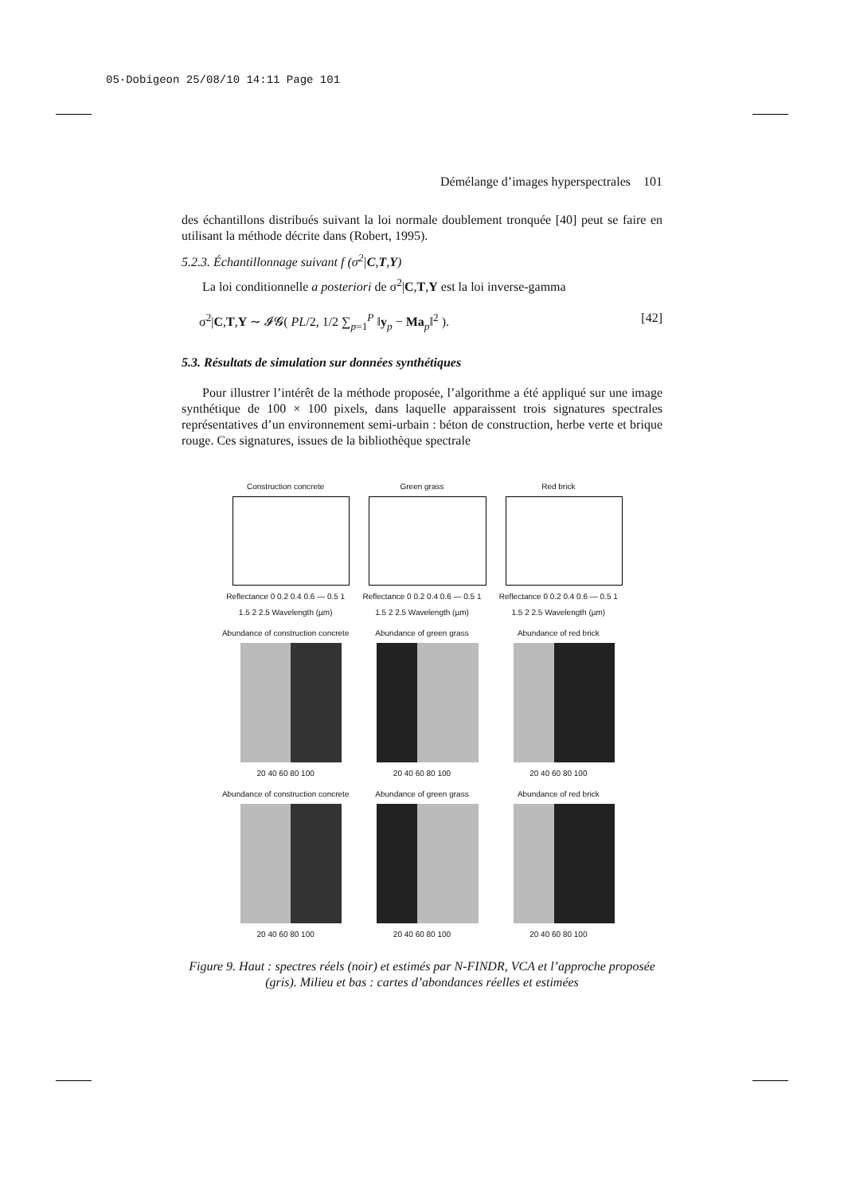05·Dobigeon 25/08/10 14:11 Page 101
Démélange d’images hyperspectrales 101
des échantillons distribués suivant la loi normale doublement tronquée [40] peut se faire en utilisant la méthode décrite dans (Robert, 1995).
5.2.3. Échantillonnage suivant f (σ<sup>2</sup>|C,T,Y)
La loi conditionnelle a posteriori de σ<sup>2</sup>|C,T,Y est la loi inverse-gamma
σ<sup>2</sup>|C,T,Y ∼ 𝓘𝓖( PL/2, 1/2 ∑<sub>p=1</sub><sup>P</sup> ‖y<sub>p</sub> − Ma<sub>p</sub>‖<sup>2</sup> ). [42]
5.3. Résultats de simulation sur données synthétiques
Pour illustrer l’intérêt de la méthode proposée, l’algorithme a été appliqué sur une image synthétique de 100 × 100 pixels, dans laquelle apparaissent trois signatures spectrales représentatives d’un environnement semi-urbain : béton de construction, herbe verte et brique rouge. Ces signatures, issues de la bibliothèque spectrale
Construction concrete
Reflectance 0 0.2 0.4 0.6 — 0.5 1 1.5 2 2.5 Wavelength (µm)
Green grass
Reflectance 0 0.2 0.4 0.6 — 0.5 1 1.5 2 2.5 Wavelength (µm)
Red brick
Reflectance 0 0.2 0.4 0.6 — 0.5 1 1.5 2 2.5 Wavelength (µm)
Abundance of construction concrete
20 40 60 80 100
Abundance of green grass
20 40 60 80 100
Abundance of red brick
20 40 60 80 100
Abundance of construction concrete
20 40 60 80 100
Abundance of green grass
20 40 60 80 100
Abundance of red brick
20 40 60 80 100
Figure 9. Haut : spectres réels (noir) et estimés par N-FINDR, VCA et l’approche proposée (gris). Milieu et bas : cartes d’abondances réelles et estimées